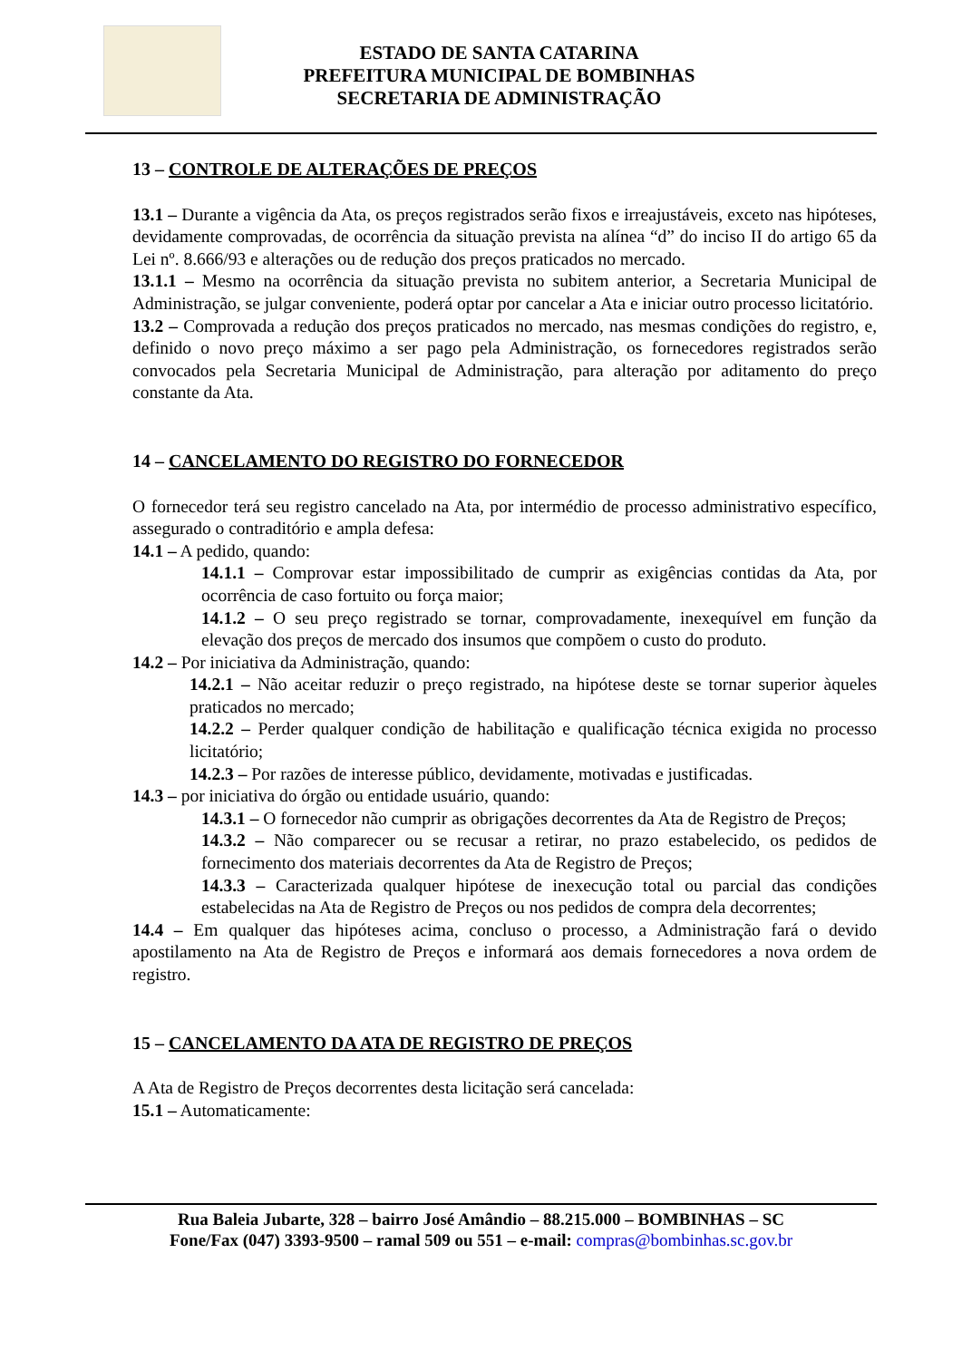ESTADO DE SANTA CATARINA
PREFEITURA MUNICIPAL DE BOMBINHAS
SECRETARIA DE ADMINISTRAÇÃO
13 – CONTROLE DE ALTERAÇÕES DE PREÇOS
13.1 – Durante a vigência da Ata, os preços registrados serão fixos e irreajustáveis, exceto nas hipóteses, devidamente comprovadas, de ocorrência da situação prevista na alínea “d” do inciso II do artigo 65 da Lei nº. 8.666/93 e alterações ou de redução dos preços praticados no mercado.
13.1.1 – Mesmo na ocorrência da situação prevista no subitem anterior, a Secretaria Municipal de Administração, se julgar conveniente, poderá optar por cancelar a Ata e iniciar outro processo licitatório.
13.2 – Comprovada a redução dos preços praticados no mercado, nas mesmas condições do registro, e, definido o novo preço máximo a ser pago pela Administração, os fornecedores registrados serão convocados pela Secretaria Municipal de Administração, para alteração por aditamento do preço constante da Ata.
14 – CANCELAMENTO DO REGISTRO DO FORNECEDOR
O fornecedor terá seu registro cancelado na Ata, por intermédio de processo administrativo específico, assegurado o contraditório e ampla defesa:
14.1 – A pedido, quando:
14.1.1 – Comprovar estar impossibilitado de cumprir as exigências contidas da Ata, por ocorrência de caso fortuito ou força maior;
14.1.2 – O seu preço registrado se tornar, comprovadamente, inexequível em função da elevação dos preços de mercado dos insumos que compõem o custo do produto.
14.2 – Por iniciativa da Administração, quando:
14.2.1 – Não aceitar reduzir o preço registrado, na hipótese deste se tornar superior àqueles praticados no mercado;
14.2.2 – Perder qualquer condição de habilitação e qualificação técnica exigida no processo licitatório;
14.2.3 – Por razões de interesse público, devidamente, motivadas e justificadas.
14.3 – por iniciativa do órgão ou entidade usuário, quando:
14.3.1 – O fornecedor não cumprir as obrigações decorrentes da Ata de Registro de Preços;
14.3.2 – Não comparecer ou se recusar a retirar, no prazo estabelecido, os pedidos de fornecimento dos materiais decorrentes da Ata de Registro de Preços;
14.3.3 – Caracterizada qualquer hipótese de inexecução total ou parcial das condições estabelecidas na Ata de Registro de Preços ou nos pedidos de compra dela decorrentes;
14.4 – Em qualquer das hipóteses acima, concluso o processo, a Administração fará o devido apostilamento na Ata de Registro de Preços e informará aos demais fornecedores a nova ordem de registro.
15 – CANCELAMENTO DA ATA DE REGISTRO DE PREÇOS
A Ata de Registro de Preços decorrentes desta licitação será cancelada:
15.1 – Automaticamente:
Rua Baleia Jubarte, 328 – bairro José Amândio – 88.215.000 – BOMBINHAS – SC
Fone/Fax (047) 3393-9500 – ramal 509 ou 551 – e-mail: compras@bombinhas.sc.gov.br